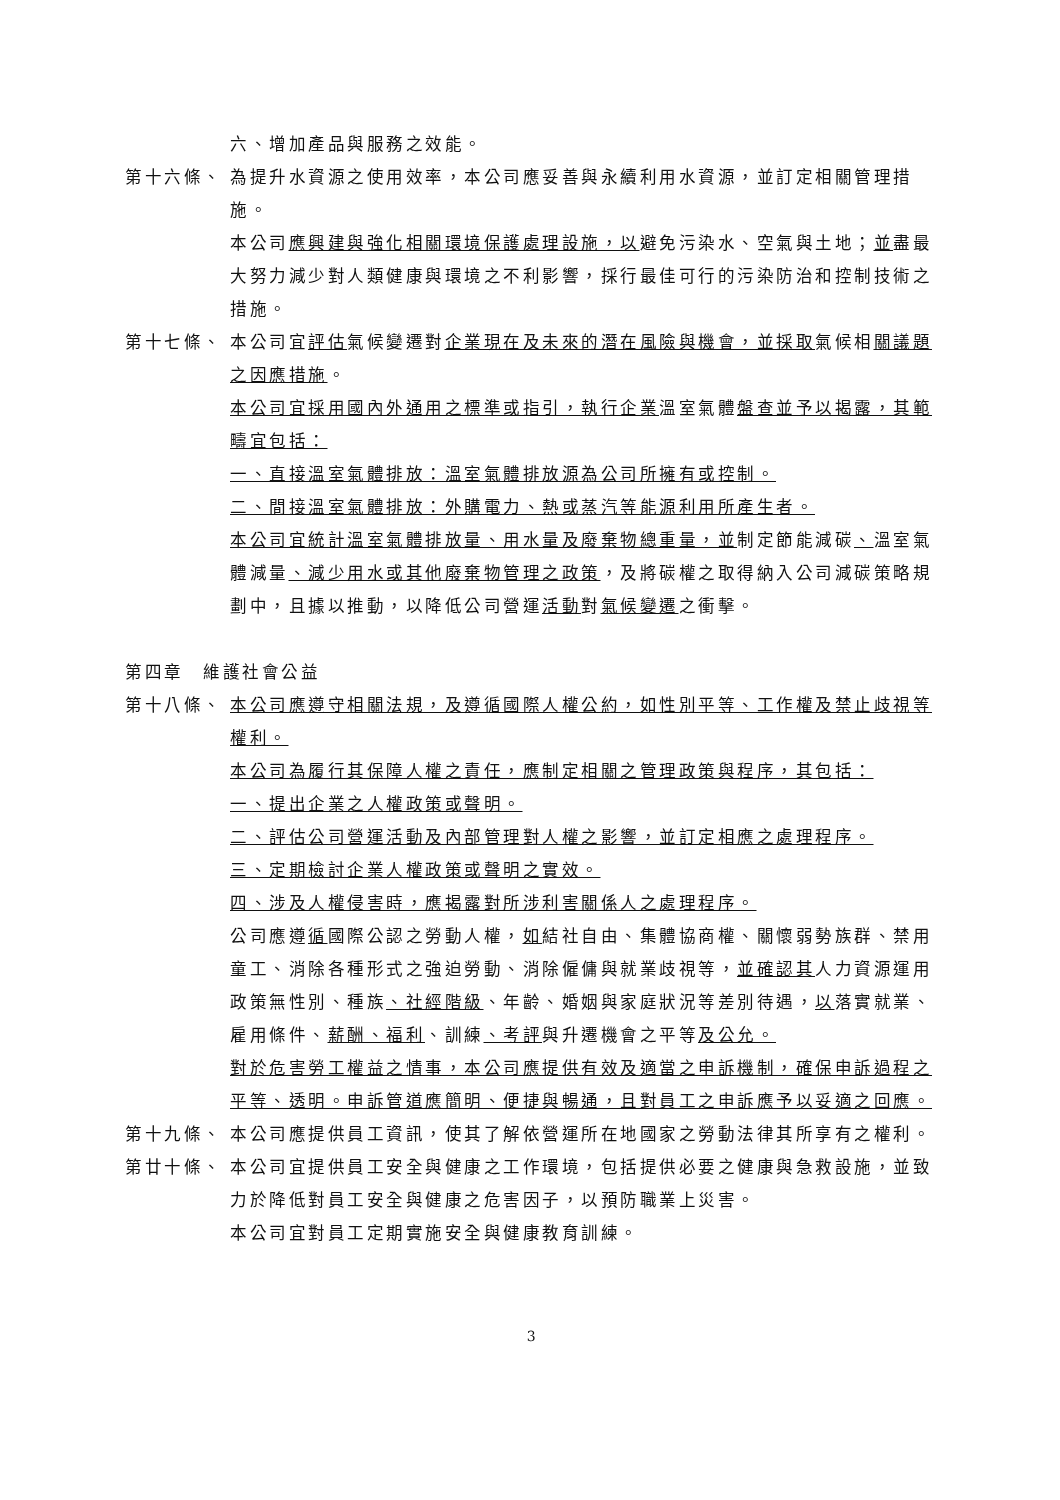六、增加產品與服務之效能。
第十六條、 為提升水資源之使用效率，本公司應妥善與永續利用水資源，並訂定相關管理措施。
本公司應興建與強化相關環境保護處理設施，以避免污染水、空氣與土地；並盡最大努力減少對人類健康與環境之不利影響，採行最佳可行的污染防治和控制技術之措施。
第十七條、 本公司宜評估氣候變遷對企業現在及未來的潛在風險與機會，並採取氣候相關議題之因應措施。
本公司宜採用國內外通用之標準或指引，執行企業溫室氣體盤查並予以揭露，其範疇宜包括：
一、直接溫室氣體排放：溫室氣體排放源為公司所擁有或控制。
二、間接溫室氣體排放：外購電力、熱或蒸汽等能源利用所產生者。
本公司宜統計溫室氣體排放量、用水量及廢棄物總重量，並制定節能減碳、溫室氣體減量、減少用水或其他廢棄物管理之政策，及將碳權之取得納入公司減碳策略規劃中，且據以推動，以降低公司營運活動對氣候變遷之衝擊。
第四章　維護社會公益
第十八條、 本公司應遵守相關法規，及遵循國際人權公約，如性別平等、工作權及禁止歧視等權利。
本公司為履行其保障人權之責任，應制定相關之管理政策與程序，其包括：
一、提出企業之人權政策或聲明。
二、評估公司營運活動及內部管理對人權之影響，並訂定相應之處理程序。
三、定期檢討企業人權政策或聲明之實效。
四、涉及人權侵害時，應揭露對所涉利害關係人之處理程序。
公司應遵循國際公認之勞動人權，如結社自由、集體協商權、關懷弱勢族群、禁用童工、消除各種形式之強迫勞動、消除僱傭與就業歧視等，並確認其人力資源運用政策無性別、種族、社經階級、年齡、婚姻與家庭狀況等差別待遇，以落實就業、雇用條件、薪酬、福利、訓練、考評與升遷機會之平等及公允。
對於危害勞工權益之情事，本公司應提供有效及適當之申訴機制，確保申訴過程之平等、透明。申訴管道應簡明、便捷與暢通，且對員工之申訴應予以妥適之回應。
第十九條、 本公司應提供員工資訊，使其了解依營運所在地國家之勞動法律其所享有之權利。
第廿十條、 本公司宜提供員工安全與健康之工作環境，包括提供必要之健康與急救設施，並致力於降低對員工安全與健康之危害因子，以預防職業上災害。
本公司宜對員工定期實施安全與健康教育訓練。
3